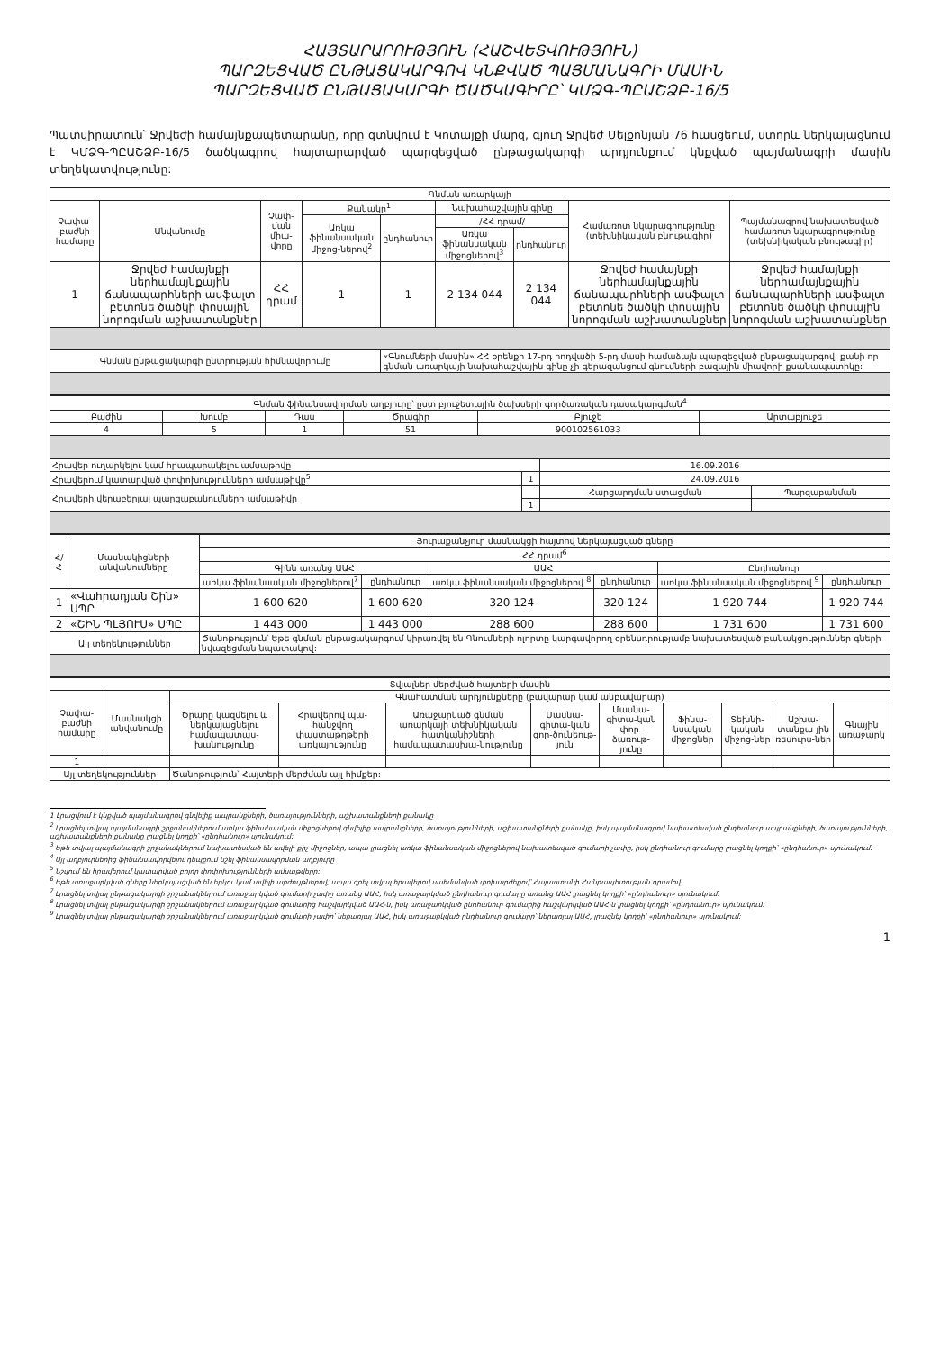ՀԱՅՏԱՐԱՐՈՒԹՅՈՒՆ (ՀԱՇՎԵՏՎՈՒԹՅՈՒՆ)
ՊԱՐԶԵՑՎԱԾ ԸՆԹԱՑԱԿԱՐԳՈՎ ԿՆՔՎԱԾ ՊԱՅՄԱՆԱԳՐԻ ՄԱՍԻՆ
ՊԱՐԶԵՑՎԱԾ ԸՆԹԱՑԱԿԱՐԳԻ ԾԱԾԿԱԳԻՐԸ՝ ԿՄՁԳ-ՊԸԱՇՁԲ-16/5
Պատվիրատուն՝ Ջրվեժի համայնքապետարանը, որը գտնվում է Կոտայքի մարզ, գյուղ Ջրվեժ Մելքոնյան 76 հասցեում, ստորև ներկայացնում է ԿՄՁԳ-ՊԸԱՇՁԲ-16/5 ծածկագրով հայտարարված պարզեցված ընթացակարգի արդյունքում կնքված պայմանագրի մասին տեղեկատվությունը:
| Գնման առարկայի | | | | | | | | |
| --- | --- | --- | --- | --- | --- | --- | --- | --- |
| Չափա-բաժնի համարը | Անվանումը | Չափ-ման միա-վորը | Քանակը<sup>1</sup> | | Նախահաշվային գինը | | Համառոտ նկարագրությունը (տեխնիկական բնութագիր) | Պայմանագրով նախատեսված համառոտ նկարագրությունը (տեխնիկական բնութագիր) |
| | | | Առկա ֆինանսական միջոց-ներով<sup>2</sup> | ընդհանուր | /ՀՀ դրամ/ | | | |
| | | | | | Առկա ֆինանսական միջոցներով<sup>3</sup> | ընդհանուր | | |
| 1 | Ջրվեժ համայնքի ներհամայնքային ճանապարհների ասֆալտ բետոնե ծածկի փոսային նորոգման աշխատանքներ | ՀՀ դրամ | 1 | 1 | 2 134 044 | 2 134 044 | Ջրվեժ համայնքի ներհամայնքային ճանապարհների ասֆալտ բետոնե ծածկի փոսային նորոգման աշխատանքներ | Ջրվեժ համայնքի ներհամայնքային ճանապարհների ասֆալտ բետոնե ծածկի փոսային նորոգման աշխատանքներ |
| Գնման ընթացակարգի ընտրության հիմնավորումը | | | | «Գնումների մասին» ՀՀ օրենքի 17-րդ հոդվածի 5-րդ մասի համաձայն պարզեցված ընթացակարգով, քանի որ գնման առարկայի նախահաշվային գինը չի գերազանցում գնումների բազային միավորի քսանապատիկը: | | | | |
| Գնման ֆինանսավորման աղբյուրը՝ ըստ բյուջետային ծախսերի գործառական դասակարգման<sup>4</sup> | | | | | |
| --- | --- | --- | --- | --- | --- |
| Բաժին | Խումբ | Դաս | Ծրագիր | Բյուջե | Արտաբյուջե |
| 4 | 5 | 1 | 51 | 900102561033 | |
| Հրավեր ուղարկելու կամ հրապարակելու ամսաթիվը | | 16.09.2016 | |
| Հրավերում կատարված փոփոխությունների ամսաթիվը<sup>5</sup> | 1 | 24.09.2016 | |
| Հրավերի վերաբերյալ պարզաբանումների ամսաթիվը | | Հարցարդման ստացման | Պարզաբանման |
| | 1 | | |
| Հ/Հ | Մասնակիցների անվանումները | Յուրաքանչյուր մասնակցի հայտով ներկայացված գները | | | | | |
| --- | --- | --- | --- | --- | --- | --- | --- |
| | | ՀՀ դրամ<sup>6</sup> | | | | | |
| | | Գինն առանց ԱԱՀ | | ԱԱՀ | | Ընդհանուր | |
| | | առկա ֆինանսական միջոցներով<sup>7</sup> | ընդհանուր | առկա ֆինանսական միջոցներով <sup>8</sup> | ընդհանուր | առկա ֆինանսական միջոցներով <sup>9</sup> | ընդհանուր |
| 1 | «Վահրադյան Շին» ՍՊԸ | 1 600 620 | 1 600 620 | 320 124 | 320 124 | 1 920 744 | 1 920 744 |
| 2 | «ՇԻՆ ՊԼՅՈՒՍ» ՍՊԸ | 1 443 000 | 1 443 000 | 288 600 | 288 600 | 1 731 600 | 1 731 600 |
| Այլ տեղեկություններ | | Ծանոթություն՝ Եթե գնման ընթացակարգում կիրառվել են Գնումների ոլորտը կարգավորող օրենսդրությամբ նախատեսված բանակցություններ գների նվազեցման նպատակով: | | | | | |
| Տվյալներ մերժված հայտերի մասին | | | | | | | | | | |
| --- | --- | --- | --- | --- | --- | --- | --- | --- | --- | --- |
| Չափա-բաժնի համարը | Մասնակցի անվանումը | Գնահատման արդյունքները (բավարար կամ անբավարար) | | | | | | | | |
| | | Ծրարը կազմելու և ներկայացնելու համապատաս-խանությունը | Հրավերով պա-հանջվող փաստաթղթերի առկայությունը | Առաջարկած գնման առարկայի տեխնիկական հատկանիշների համապատասխա-նությունը | Մասնա-գիտա-կան գոր-ծունեութ-յուն | Մասնա-գիտա-կան փոր-ձառութ-յունը | Ֆինա-նսական միջոցներ | Տեխնի-կական միջոց-ներ | Աշխա-տանքա-յին ռեսուրս-ներ | Գնային առաջարկ |
| 1 | | | | | | | | | | |
| Այլ տեղեկություններ | | Ծանոթություն՝ Հայտերի մերժման այլ հիմքեր: | | | | | | | | |
1 Լրացվում է կնքված պայմանագրով գնվելիք ապրանքների, ծառայությունների, աշխատանքների քանակը
<sup>2</sup> Լրացնել տվյալ պայմանագրի շրջանակներում առկա ֆինանսական միջոցներով գնվելիք ապրանքների, ծառայությունների, աշխատանքների քանակը, իսկ պայմանագրով նախատեսված ընդհանուր ապրանքների, ծառայությունների, աշխատանքների քանակը լրացնել կողքի՝ «ընդհանուր» սյունակում:
<sup>3</sup> Եթե տվյալ պայմանագրի շրջանակներում նախատեսված են ավելի քիչ միջոցներ, ապա լրացնել առկա ֆինանսական միջոցներով նախատեսված գումարի չափը, իսկ ընդհանուր գումարը լրացնել կողքի՝ «ընդհանուր» սյունակում:
<sup>4</sup> Այլ աղբյուրներից ֆինանսավորվելու դեպքում նշել ֆինանսավորման աղբյուրը
<sup>5</sup> Նշվում են հրավերում կատարված բոլոր փոփոխությունների ամսաթվերը:
<sup>6</sup> Եթե առաջարկված գները ներկայացված են երկու կամ ավելի արժույթներով, ապա գրել տվյալ հրավերով սահմանված փոխարժեքով՝ Հայաստանի Հանրապետության դրամով:
<sup>7</sup> Լրացնել տվյալ ընթացակարգի շրջանակներում առաջարկված գումարի չափը առանց ԱԱՀ, իսկ առաջարկված ընդհանուր գումարը առանց ԱԱՀ լրացնել կողքի՝ «ընդհանուր» սյունակում:
<sup>8</sup> Լրացնել տվյալ ընթացակարգի շրջանակներում առաջարկված գումարից հաշվարկված ԱԱՀ-ն, իսկ առաջարկված ընդհանուր գումարից հաշվարկված ԱԱՀ-ն լրացնել կողքի՝ «ընդհանուր» սյունակում:
<sup>9</sup> Լրացնել տվյալ ընթացակարգի շրջանակներում առաջարկված գումարի չափը՝ ներառյալ ԱԱՀ, իսկ առաջարկված ընդհանուր գումարը՝ ներառյալ ԱԱՀ, լրացնել կողքի՝ «ընդհանուր» սյունակում:
1